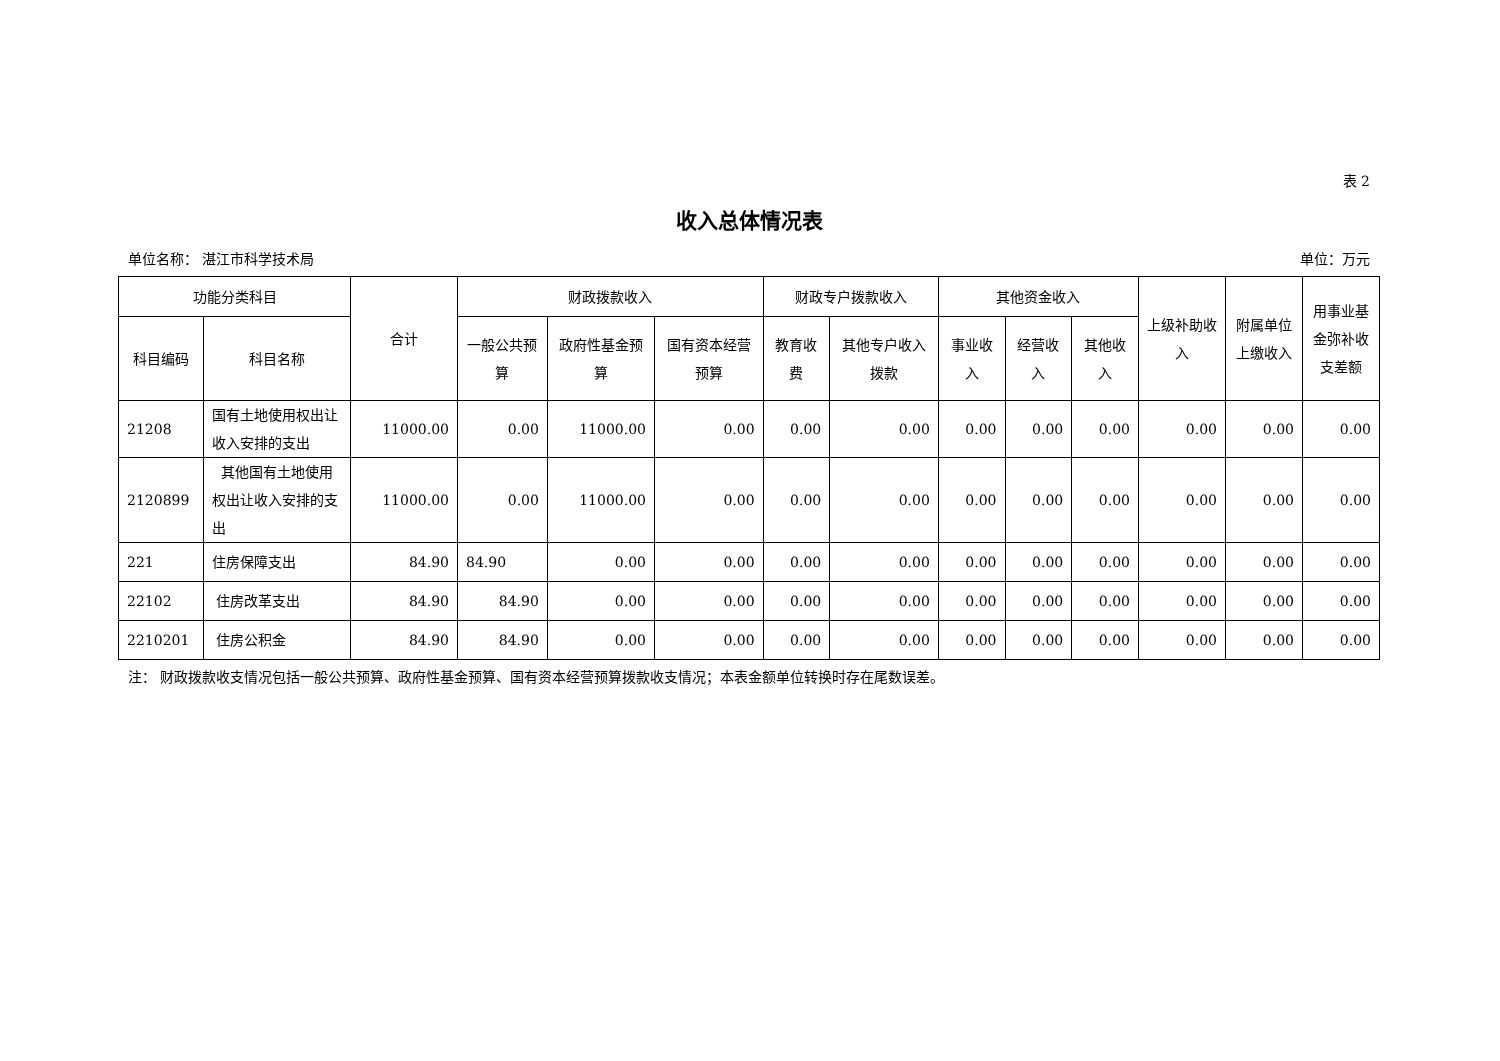表 2
收入总体情况表
单位名称： 湛江市科学技术局 单位：万元
| 功能分类科目 | | 合计 | 财政拨款收入 | | | 财政专户拨款收入 | | 其他资金收入 | | | 上级补助收入 | 附属单位上缴收入 | 用事业基金弥补收支差额 |
| --- | --- | --- | --- | --- | --- | --- | --- | --- | --- | --- | --- | --- | --- |
| 科目编码 | 科目名称 | | 一般公共预算 | 政府性基金预算 | 国有资本经营预算 | 教育收费 | 其他专户收入拨款 | 事业收入 | 经营收入 | 其他收入 | | | |
| 21208 | 国有土地使用权出让收入安排的支出 | 11000.00 | 0.00 | 11000.00 | 0.00 | 0.00 | 0.00 | 0.00 | 0.00 | 0.00 | 0.00 | 0.00 | 0.00 |
| 2120899 | 其他国有土地使用权出让收入安排的支出 | 11000.00 | 0.00 | 11000.00 | 0.00 | 0.00 | 0.00 | 0.00 | 0.00 | 0.00 | 0.00 | 0.00 | 0.00 |
| 221 | 住房保障支出 | 84.90 | 84.90 | 0.00 | 0.00 | 0.00 | 0.00 | 0.00 | 0.00 | 0.00 | 0.00 | 0.00 | 0.00 |
| 22102 | 住房改革支出 | 84.90 | 84.90 | 0.00 | 0.00 | 0.00 | 0.00 | 0.00 | 0.00 | 0.00 | 0.00 | 0.00 | 0.00 |
| 2210201 | 住房公积金 | 84.90 | 84.90 | 0.00 | 0.00 | 0.00 | 0.00 | 0.00 | 0.00 | 0.00 | 0.00 | 0.00 | 0.00 |
注： 财政拨款收支情况包括一般公共预算、政府性基金预算、国有资本经营预算拨款收支情况；本表金额单位转换时存在尾数误差。